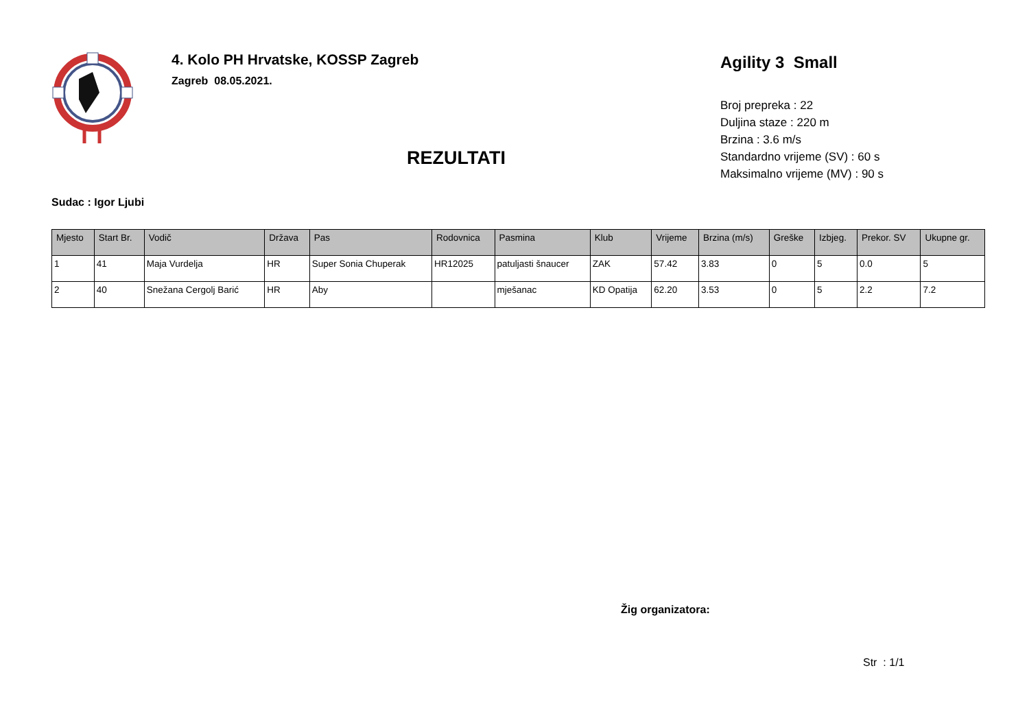4. Kolo PH Hrvatske, KOSSP Zagreb
Zagreb 08.05.2021.
REZULTATI
Agility 3 Small
Broj prepreka : 22
Duljina staze : 220 m
Brzina : 3.6 m/s
Standardno vrijeme (SV) : 60 s
Maksimalno vrijeme (MV) : 90 s
Sudac : Igor Ljubi
| Mjesto | Start Br. | Vodič | Država | Pas | Rodovnica | Pasmina | Klub | Vrijeme | Brzina (m/s) | Greške | Izbjeg. | Prekor. SV | Ukupne gr. |
| --- | --- | --- | --- | --- | --- | --- | --- | --- | --- | --- | --- | --- | --- |
| 1 | 41 | Maja Vurdelja | HR | Super Sonia Chuperak | HR12025 | patuljasti šnaucer | ZAK | 57.42 | 3.83 | 0 | 5 | 0.0 | 5 |
| 2 | 40 | Snežana Cergolj Barić | HR | Aby | | mješanac | KD Opatija | 62.20 | 3.53 | 0 | 5 | 2.2 | 7.2 |
Žig organizatora:
Str : 1/1